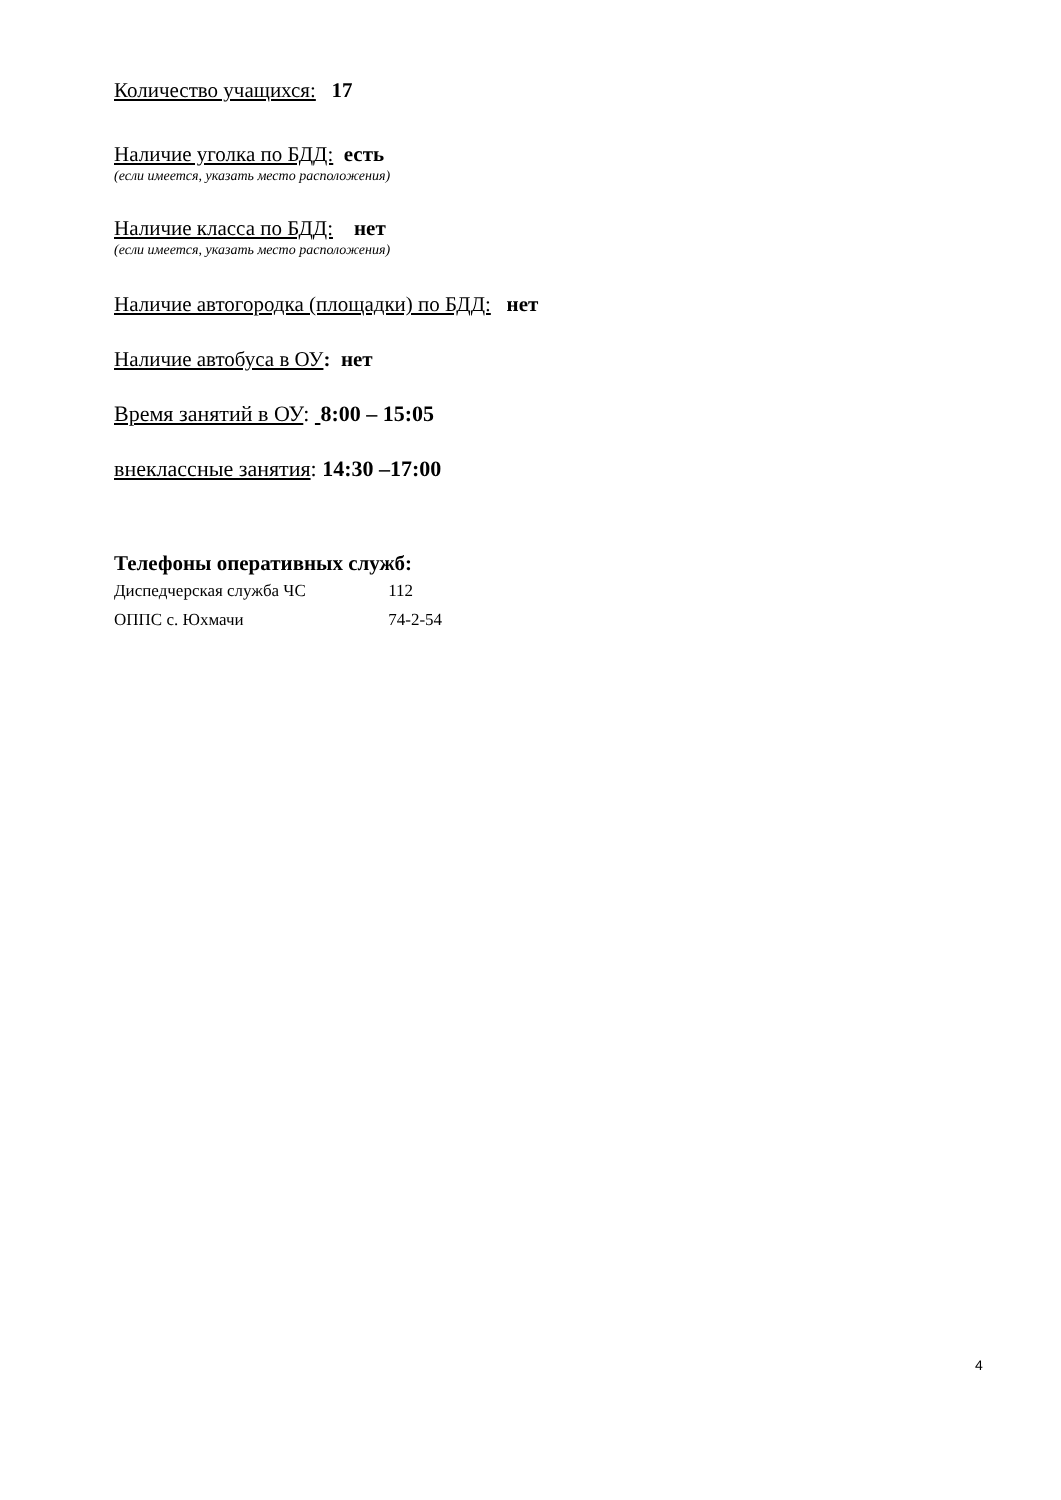Количество учащихся: 17
Наличие уголка по БДД: есть
(если имеется, указать место расположения)
Наличие класса по БДД: нет
(если имеется, указать место расположения)
Наличие автогородка (площадки) по БДД: нет
Наличие автобуса в ОУ: нет
Время занятий в ОУ: 8:00 – 15:05
внеклассные занятия: 14:30 –17:00
Телефоны оперативных служб:
Диспедчерская служба ЧС 112
ОППС с. Юхмачи 74-2-54
4